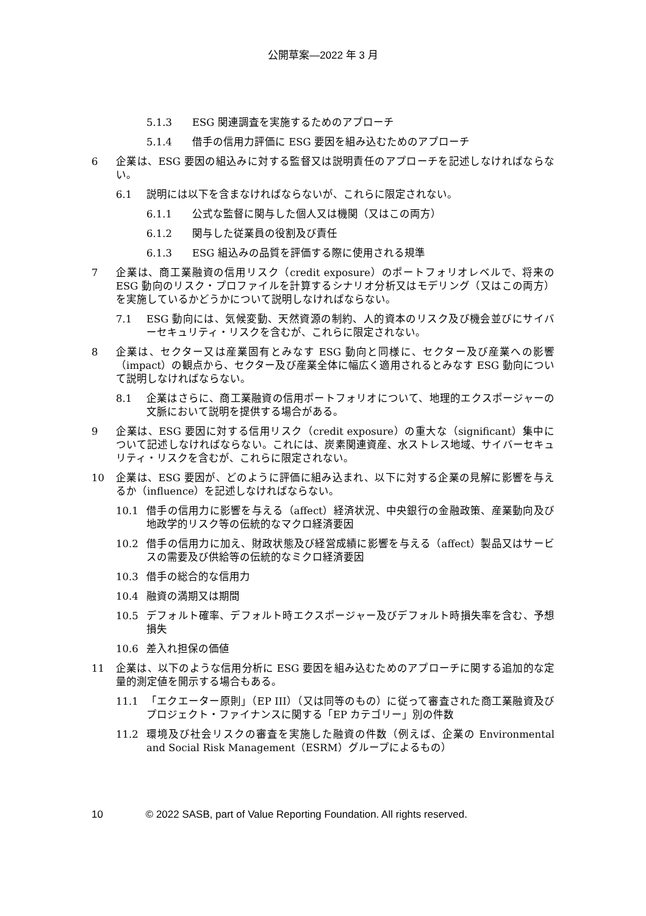公開草案—2022 年 3 月
5.1.3 ESG 関連調査を実施するためのアプローチ
5.1.4 借手の信用力評価に ESG 要因を組み込むためのアプローチ
6 企業は、ESG 要因の組込みに対する監督又は説明責任のアプローチを記述しなければならない。
6.1 説明には以下を含まなければならないが、これらに限定されない。
6.1.1 公式な監督に関与した個人又は機関（又はこの両方）
6.1.2 関与した従業員の役割及び責任
6.1.3 ESG 組込みの品質を評価する際に使用される規準
7 企業は、商工業融資の信用リスク（credit exposure）のポートフォリオレベルで、将来の ESG 動向のリスク・プロファイルを計算するシナリオ分析又はモデリング（又はこの両方）を実施しているかどうかについて説明しなければならない。
7.1 ESG 動向には、気候変動、天然資源の制約、人的資本のリスク及び機会並びにサイバーセキュリティ・リスクを含むが、これらに限定されない。
8 企業は、セクター又は産業固有とみなす ESG 動向と同様に、セクター及び産業への影響（impact）の観点から、セクター及び産業全体に幅広く適用されるとみなす ESG 動向について説明しなければならない。
8.1 企業はさらに、商工業融資の信用ポートフォリオについて、地理的エクスポージャーの文脈において説明を提供する場合がある。
9 企業は、ESG 要因に対する信用リスク（credit exposure）の重大な（significant）集中について記述しなければならない。これには、炭素関連資産、水ストレス地域、サイバーセキュリティ・リスクを含むが、これらに限定されない。
10 企業は、ESG 要因が、どのように評価に組み込まれ、以下に対する企業の見解に影響を与えるか（influence）を記述しなければならない。
10.1 借手の信用力に影響を与える（affect）経済状況、中央銀行の金融政策、産業動向及び地政学的リスク等の伝統的なマクロ経済要因
10.2 借手の信用力に加え、財政状態及び経営成績に影響を与える（affect）製品又はサービスの需要及び供給等の伝統的なミクロ経済要因
10.3 借手の総合的な信用力
10.4 融資の満期又は期間
10.5 デフォルト確率、デフォルト時エクスポージャー及びデフォルト時損失率を含む、予想損失
10.6 差入れ担保の価値
11 企業は、以下のような信用分析に ESG 要因を組み込むためのアプローチに関する追加的な定量的測定値を開示する場合もある。
11.1 「エクエーター原則」（EP III）（又は同等のもの）に従って審査された商工業融資及びプロジェクト・ファイナンスに関する「EP カテゴリー」別の件数
11.2 環境及び社会リスクの審査を実施した融資の件数（例えば、企業の Environmental and Social Risk Management（ESRM）グループによるもの）
10 © 2022 SASB, part of Value Reporting Foundation. All rights reserved.